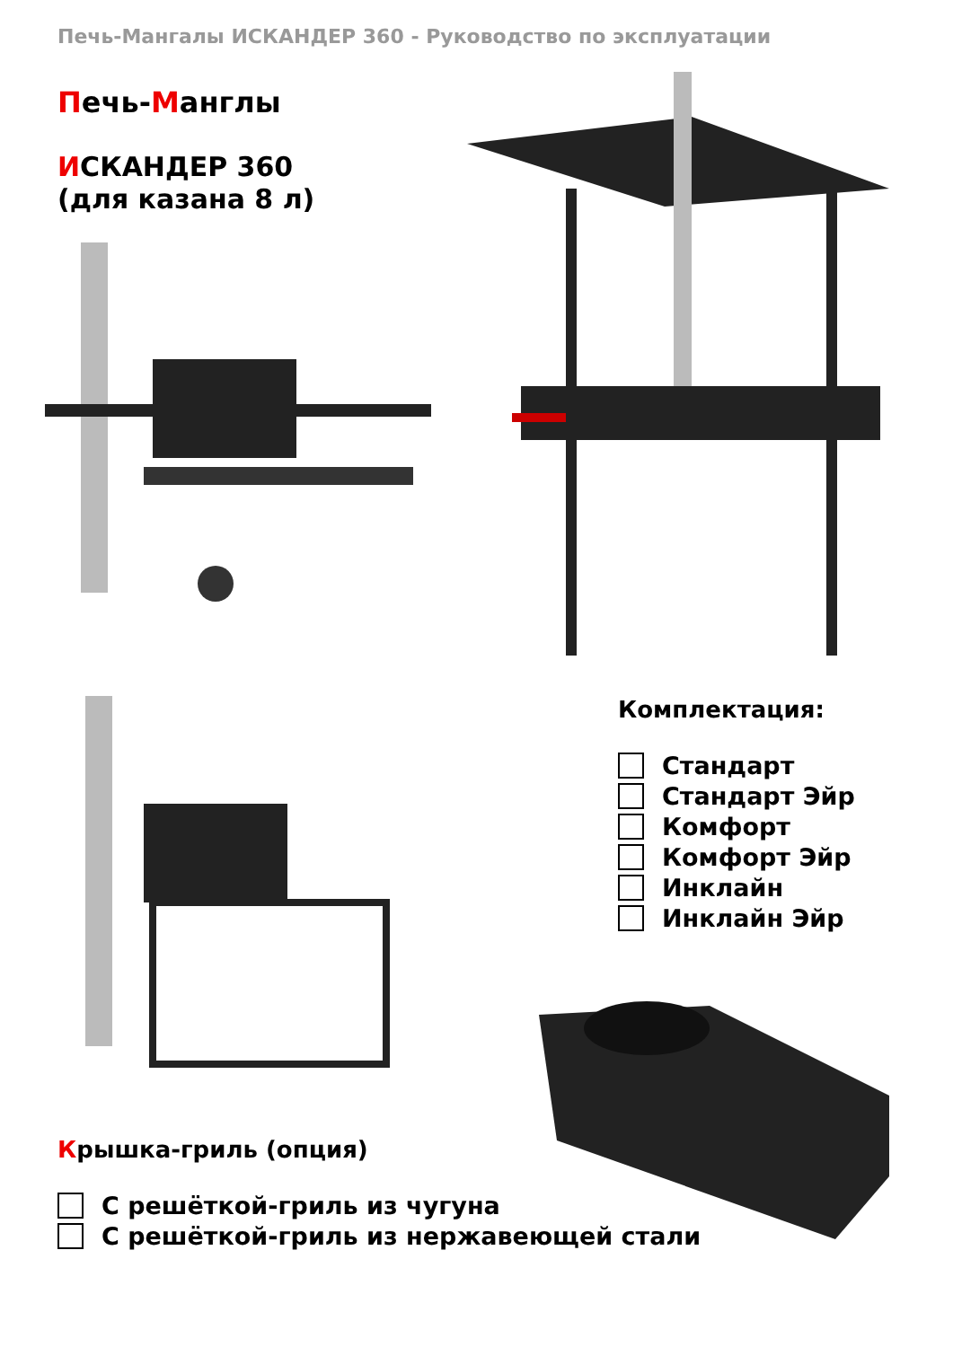Печь-Мангалы ИСКАНДЕР 360 - Руководство по эксплуатации
Печь-Манглы
ИСКАНДЕР 360
(для казана 8 л)
Комплектация:
Стандарт
Стандарт Эйр
Комфорт
Комфорт Эйр
Инклайн
Инклайн Эйр
Крышка-гриль (опция)
С решёткой-гриль из чугуна
С решёткой-гриль из нержавеющей стали